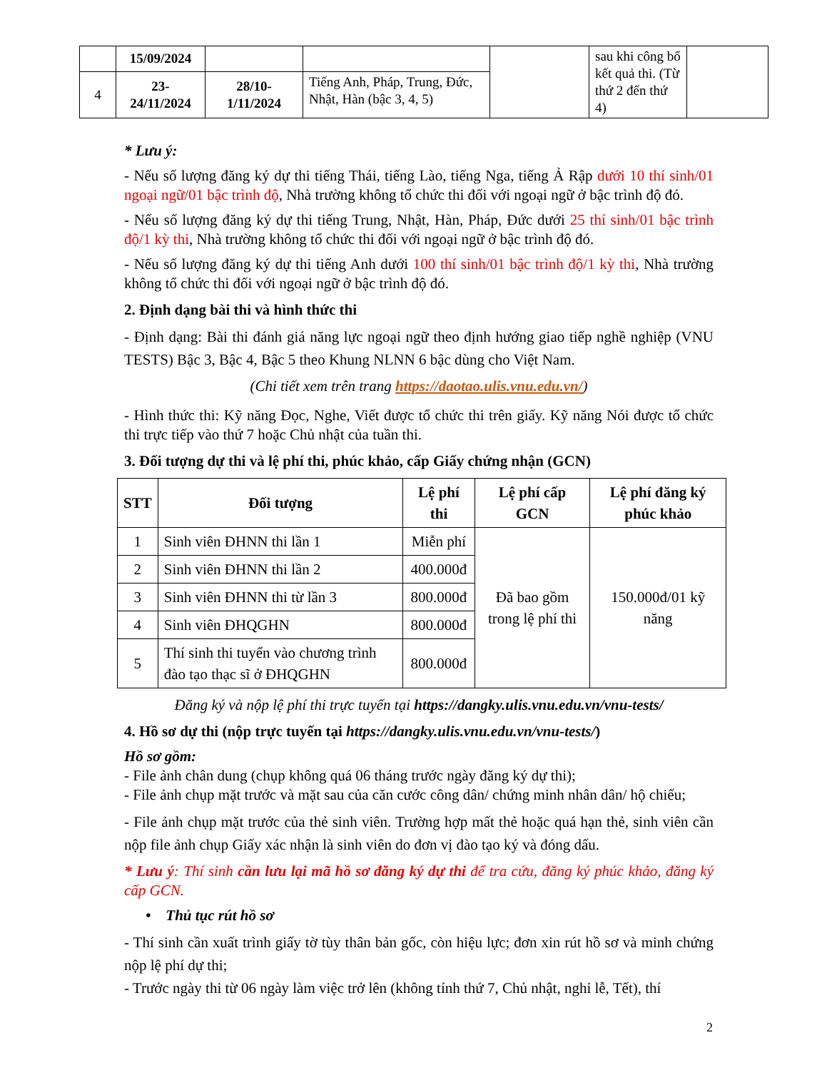| | 15/09/2024 | | | | sau khi công bố kết quả thi. (Từ thứ 2 đến thứ 4) | |
| 4 | 23- 24/11/2024 | 28/10- 1/11/2024 | Tiếng Anh, Pháp, Trung, Đức, Nhật, Hàn (bậc 3, 4, 5) | | | |
* Lưu ý:
- Nếu số lượng đăng ký dự thi tiếng Thái, tiếng Lào, tiếng Nga, tiếng Ả Rập dưới 10 thí sinh/01 ngoại ngữ/01 bậc trình độ, Nhà trường không tổ chức thi đối với ngoại ngữ ở bậc trình độ đó.
- Nếu số lượng đăng ký dự thi tiếng Trung, Nhật, Hàn, Pháp, Đức dưới 25 thí sinh/01 bậc trình độ/1 kỳ thi, Nhà trường không tổ chức thi đối với ngoại ngữ ở bậc trình độ đó.
- Nếu số lượng đăng ký dự thi tiếng Anh dưới 100 thí sinh/01 bậc trình độ/1 kỳ thi, Nhà trường không tổ chức thi đối với ngoại ngữ ở bậc trình độ đó.
2. Định dạng bài thi và hình thức thi
- Định dạng: Bài thi đánh giá năng lực ngoại ngữ theo định hướng giao tiếp nghề nghiệp (VNU TESTS) Bậc 3, Bậc 4, Bậc 5 theo Khung NLNN 6 bậc dùng cho Việt Nam.
(Chi tiết xem trên trang https://daotao.ulis.vnu.edu.vn/)
- Hình thức thi: Kỹ năng Đọc, Nghe, Viết được tổ chức thi trên giấy. Kỹ năng Nói được tổ chức thi trực tiếp vào thứ 7 hoặc Chủ nhật của tuần thi.
3. Đối tượng dự thi và lệ phí thi, phúc khảo, cấp Giấy chứng nhận (GCN)
| STT | Đối tượng | Lệ phí thi | Lệ phí cấp GCN | Lệ phí đăng ký phúc khảo |
| --- | --- | --- | --- | --- |
| 1 | Sinh viên ĐHNN thi lần 1 | Miễn phí | Đã bao gồm trong lệ phí thi | 150.000đ/01 kỹ năng |
| 2 | Sinh viên ĐHNN thi lần 2 | 400.000đ | | |
| 3 | Sinh viên ĐHNN thi từ lần 3 | 800.000đ | | |
| 4 | Sinh viên ĐHQGHN | 800.000đ | | |
| 5 | Thí sinh thi tuyển vào chương trình đào tạo thạc sĩ ở ĐHQGHN | 800.000đ | | |
Đăng ký và nộp lệ phí thi trực tuyến tại https://dangky.ulis.vnu.edu.vn/vnu-tests/
4. Hồ sơ dự thi (nộp trực tuyến tại https://dangky.ulis.vnu.edu.vn/vnu-tests/)
Hồ sơ gồm:
- File ảnh chân dung (chụp không quá 06 tháng trước ngày đăng ký dự thi);
- File ảnh chụp mặt trước và mặt sau của căn cước công dân/ chứng minh nhân dân/ hộ chiếu;
- File ảnh chụp mặt trước của thẻ sinh viên. Trường hợp mất thẻ hoặc quá hạn thẻ, sinh viên cần nộp file ảnh chụp Giấy xác nhận là sinh viên do đơn vị đào tạo ký và đóng dấu.
* Lưu ý: Thí sinh cần lưu lại mã hồ sơ đăng ký dự thi để tra cứu, đăng ký phúc khảo, đăng ký cấp GCN.
• Thủ tục rút hồ sơ
- Thí sinh cần xuất trình giấy tờ tùy thân bản gốc, còn hiệu lực; đơn xin rút hồ sơ và minh chứng nộp lệ phí dự thi;
- Trước ngày thi từ 06 ngày làm việc trở lên (không tính thứ 7, Chủ nhật, nghỉ lễ, Tết), thí
2